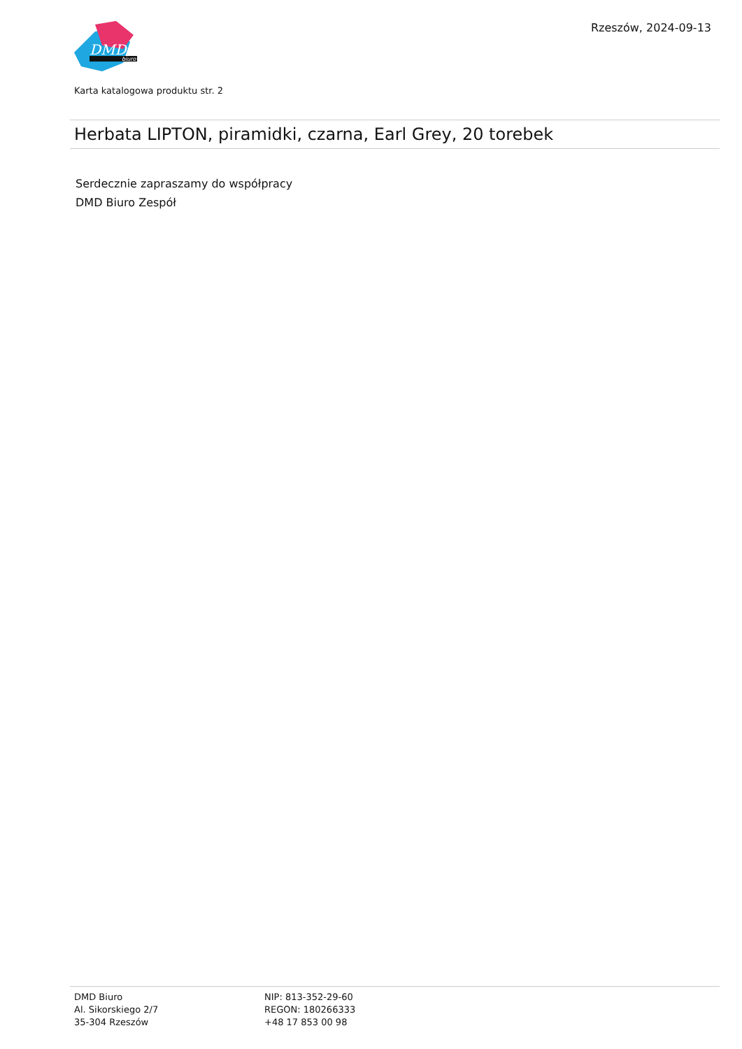DMD
biuro
Rzeszów, 2024-09-13
Karta katalogowa produktu str. 2
Herbata LIPTON, piramidki, czarna, Earl Grey, 20 torebek
Serdecznie zapraszamy do współpracy
DMD Biuro Zespół
DMD Biuro
Al. Sikorskiego 2/7
35-304 Rzeszów
NIP: 813-352-29-60
REGON: 180266333
+48 17 853 00 98